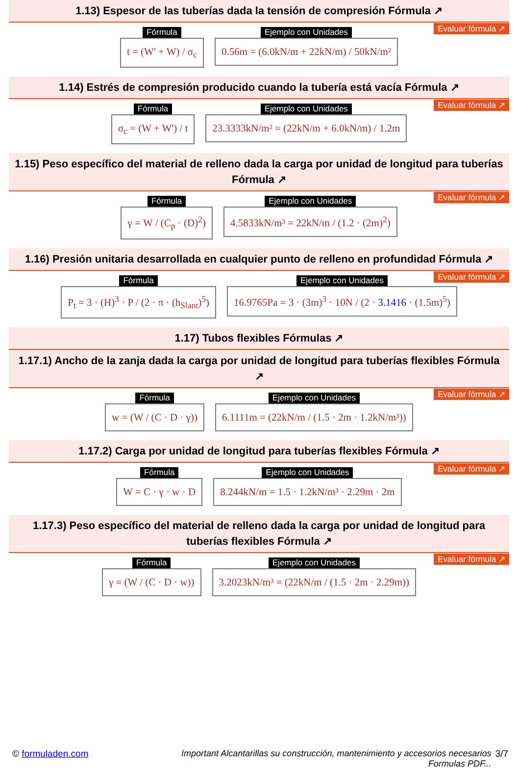1.13) Espesor de las tuberías dada la tensión de compresión Fórmula ↗
Evaluar fórmula ↗
Fórmula
t = (W' + W) / σ<sub>c</sub>
Ejemplo con Unidades
0.56m = (6.0kN/m + 22kN/m) / 50kN/m²
1.14) Estrés de compresión producido cuando la tubería está vacía Fórmula ↗
Evaluar fórmula ↗
Fórmula
σ<sub>c</sub> = (W + W') / t
Ejemplo con Unidades
23.3333kN/m² = (22kN/m + 6.0kN/m) / 1.2m
1.15) Peso específico del material de relleno dada la carga por unidad de longitud para tuberías Fórmula ↗
Evaluar fórmula ↗
Fórmula
γ = W / (C<sub>p</sub> · (D)<sup>2</sup>)
Ejemplo con Unidades
4.5833kN/m³ = 22kN/m / (1.2 · (2m)<sup>2</sup>)
1.16) Presión unitaria desarrollada en cualquier punto de relleno en profundidad Fórmula ↗
Evaluar fórmula ↗
Fórmula
P<sub>t</sub> = 3 · (H)<sup>3</sup> · P / (2 · π · (h<sub>Slant</sub>)<sup>5</sup>)
Ejemplo con Unidades
16.9765Pa = 3 · (3m)<sup>3</sup> · 10N / (2 · 3.1416 · (1.5m)<sup>5</sup>)
1.17) Tubos flexibles Fórmulas ↗
1.17.1) Ancho de la zanja dada la carga por unidad de longitud para tuberías flexibles Fórmula ↗
Evaluar fórmula ↗
Fórmula
w = (W / (C · D · γ))
Ejemplo con Unidades
6.1111m = (22kN/m / (1.5 · 2m · 1.2kN/m³))
1.17.2) Carga por unidad de longitud para tuberías flexibles Fórmula ↗
Evaluar fórmula ↗
Fórmula
W = C · γ · w · D
Ejemplo con Unidades
8.244kN/m = 1.5 · 1.2kN/m³ · 2.29m · 2m
1.17.3) Peso específico del material de relleno dada la carga por unidad de longitud para tuberías flexibles Fórmula ↗
Evaluar fórmula ↗
Fórmula
γ = (W / (C · D · w))
Ejemplo con Unidades
3.2023kN/m³ = (22kN/m / (1.5 · 2m · 2.29m))
© formuladen.com Important Alcantarillas su construcción, mantenimiento y accesorios necesarios
Formulas PDF...
3/7